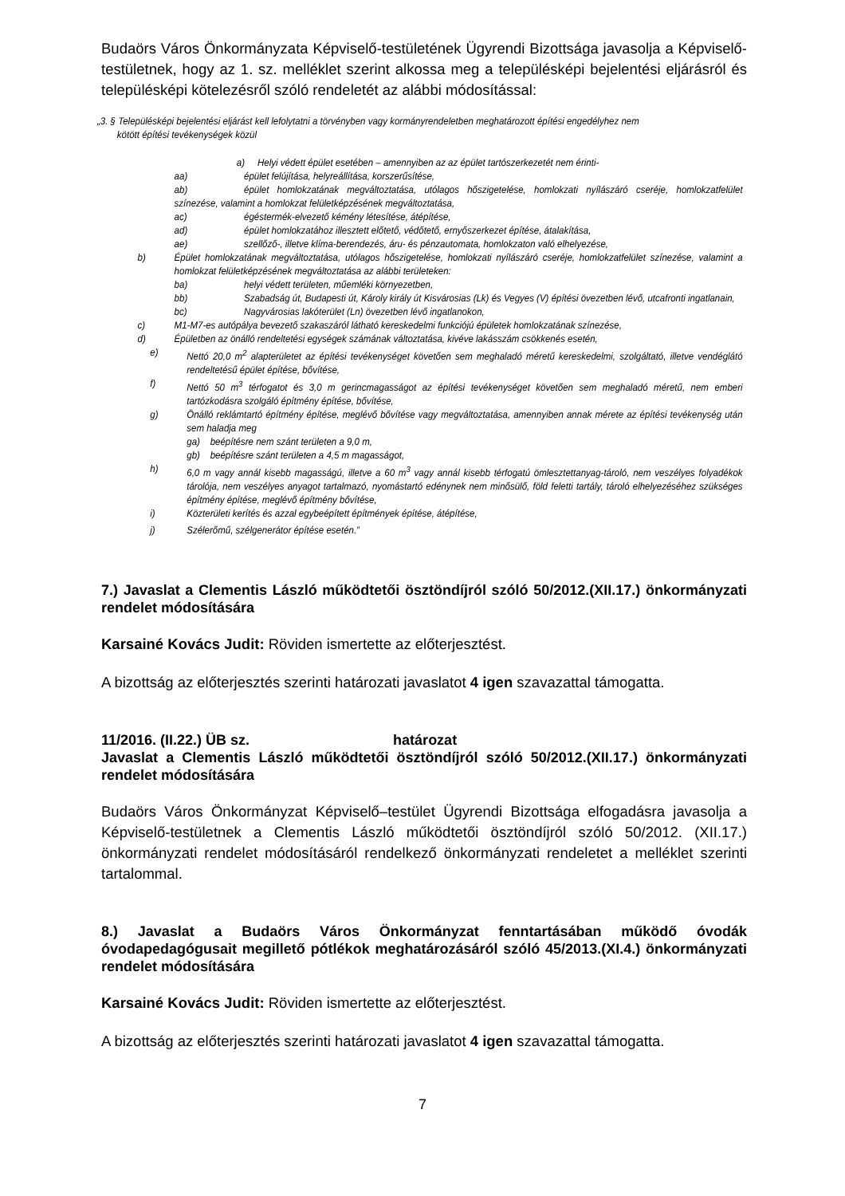Budaörs Város Önkormányzata Képviselő-testületének Ügyrendi Bizottsága javasolja a Képviselő-testületnek, hogy az 1. sz. melléklet szerint alkossa meg a településképi bejelentési eljárásról és településképi kötelezésről szóló rendeletét az alábbi módosítással:
„3. § Településképi bejelentési eljárást kell lefolytatni a törvényben vagy kormányrendeletben meghatározott építési engedélyhez nem
kötött építési tevékenységek közül
a) Helyi védett épület esetében – amennyiben az az épület tartószerkezetét nem érinti-
aa) épület felújítása, helyreállítása, korszerűsítése,
ab) épület homlokzatának megváltoztatása, utólagos hőszigetelése, homlokzati nyílászáró cseréje, homlokzatfelület színezése, valamint a homlokzat felületképzésének megváltoztatása,
ac) égéstermék-elvezető kémény létesítése, átépítése,
ad) épület homlokzatához illesztett előtető, védőtető, ernyőszerkezet építése, átalakítása,
ae) szellőző-, illetve klíma-berendezés, áru- és pénzautomata, homlokzaton való elhelyezése,
b) Épület homlokzatának megváltoztatása, utólagos hőszigetelése, homlokzati nyílászáró cseréje, homlokzatfelület színezése, valamint a homlokzat felületképzésének megváltoztatása az alábbi területeken:
ba) helyi védett területen, műemléki környezetben,
bb) Szabadság út, Budapesti út, Károly király út Kisvárosias (Lk) és Vegyes (V) építési övezetben lévő, utcafronti ingatlanain,
bc) Nagyvárosias lakóterület (Ln) övezetben lévő ingatlanokon,
c) M1-M7-es autópálya bevezető szakaszáról látható kereskedelmi funkciójú épületek homlokzatának színezése,
d) Épületben az önálló rendeltetési egységek számának változtatása, kivéve lakásszám csökkenés esetén,
e) Nettó 20,0 m<sup>2</sup> alapterületet az építési tevékenységet követően sem meghaladó méretű kereskedelmi, szolgáltató, illetve vendéglátó rendeltetésű épület építése, bővítése,
f) Nettó 50 m<sup>3</sup> térfogatot és 3,0 m gerincmagasságot az építési tevékenységet követően sem meghaladó méretű, nem emberi tartózkodásra szolgáló építmény építése, bővítése,
g) Önálló reklámtartó építmény építése, meglévő bővítése vagy megváltoztatása, amennyiben annak mérete az építési tevékenység után sem haladja meg
ga) beépítésre nem szánt területen a 9,0 m,
gb) beépítésre szánt területen a 4,5 m magasságot,
h) 6,0 m vagy annál kisebb magasságú, illetve a 60 m<sup>3</sup> vagy annál kisebb térfogatú ömlesztettanyag-tároló, nem veszélyes folyadékok tárolója, nem veszélyes anyagot tartalmazó, nyomástartó edénynek nem minősülő, föld feletti tartály, tároló elhelyezéséhez szükséges építmény építése, meglévő építmény bővítése,
i) Közterületi kerítés és azzal egybeépített építmények építése, átépítése,
j) Szélerőmű, szélgenerátor építése esetén.”
7.) Javaslat a Clementis László működtetői ösztöndíjról szóló 50/2012.(XII.17.) önkormányzati rendelet módosítására
Karsainé Kovács Judit: Röviden ismertette az előterjesztést.
A bizottság az előterjesztés szerinti határozati javaslatot 4 igen szavazattal támogatta.
11/2016. (II.22.) ÜB sz. határozat
Javaslat a Clementis László működtetői ösztöndíjról szóló 50/2012.(XII.17.) önkormányzati rendelet módosítására
Budaörs Város Önkormányzat Képviselő–testület Ügyrendi Bizottsága elfogadásra javasolja a Képviselő-testületnek a Clementis László működtetői ösztöndíjról szóló 50/2012. (XII.17.) önkormányzati rendelet módosításáról rendelkező önkormányzati rendeletet a melléklet szerinti tartalommal.
8.) Javaslat a Budaörs Város Önkormányzat fenntartásában működő óvodák óvodapedagógusait megillető pótlékok meghatározásáról szóló 45/2013.(XI.4.) önkormányzati rendelet módosítására
Karsainé Kovács Judit: Röviden ismertette az előterjesztést.
A bizottság az előterjesztés szerinti határozati javaslatot 4 igen szavazattal támogatta.
7